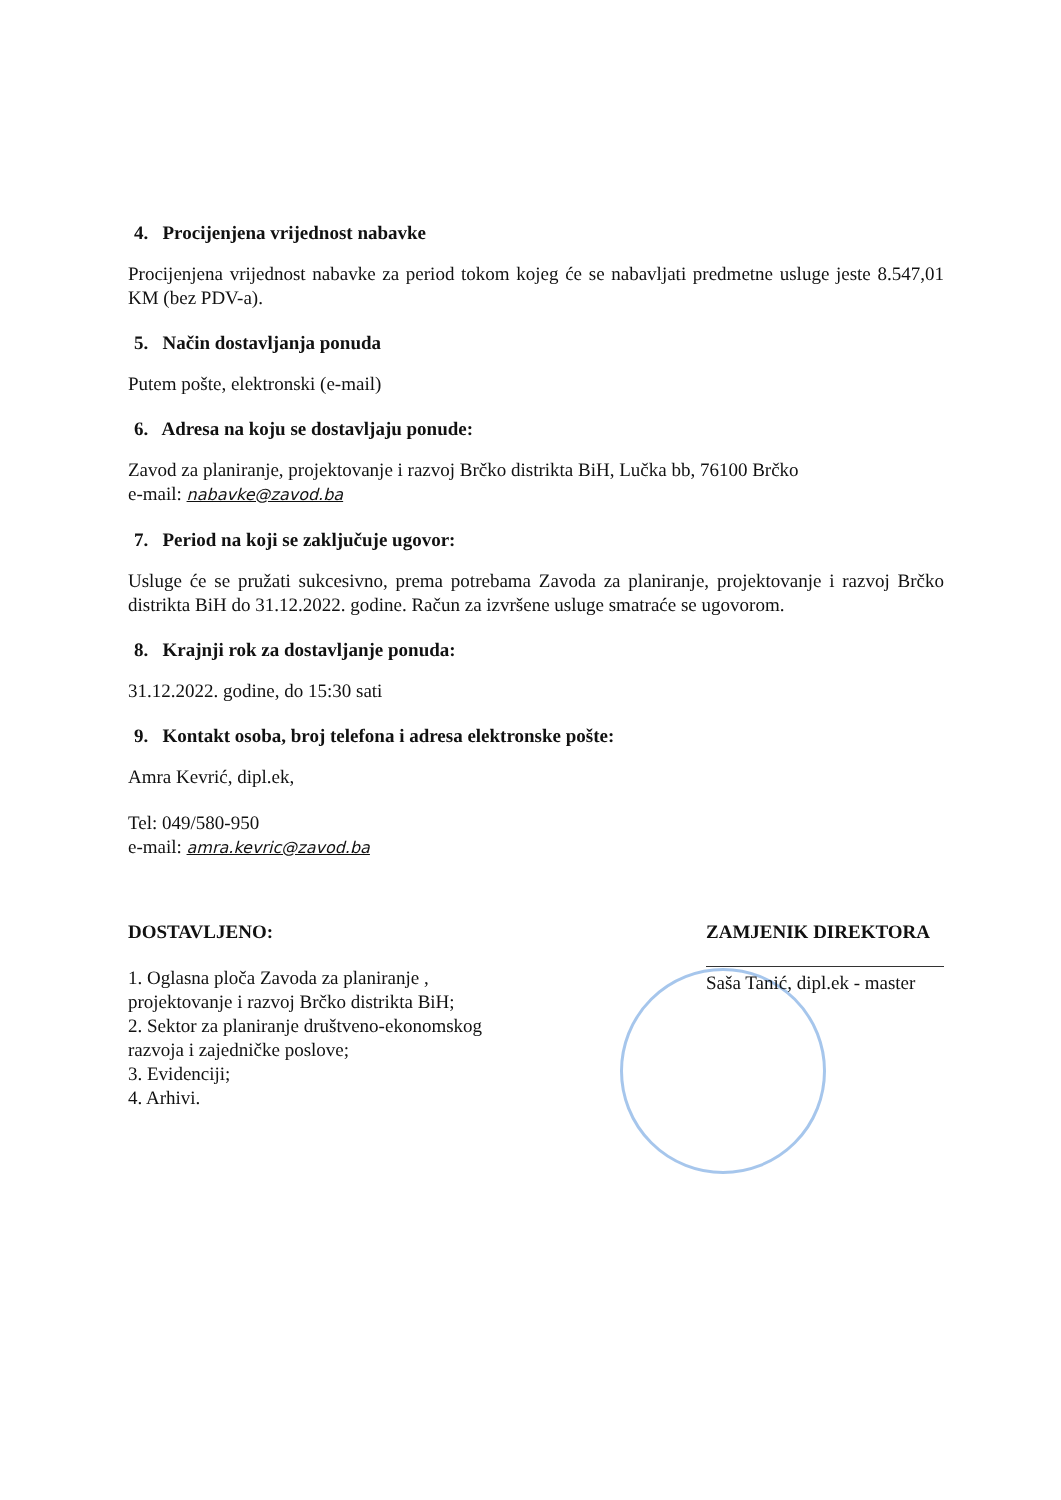4. Procijenjena vrijednost nabavke
Procijenjena vrijednost nabavke za period tokom kojeg će se nabavljati predmetne usluge jeste 8.547,01 KM (bez PDV-a).
5. Način dostavljanja ponuda
Putem pošte, elektronski (e-mail)
6. Adresa na koju se dostavljaju ponude:
Zavod za planiranje, projektovanje i razvoj Brčko distrikta BiH, Lučka bb, 76100 Brčko
e-mail: nabavke@zavod.ba
7. Period na koji se zaključuje ugovor:
Usluge će se pružati sukcesivno, prema potrebama Zavoda za planiranje, projektovanje i razvoj Brčko distrikta BiH do 31.12.2022. godine. Račun za izvršene usluge smatraće se ugovorom.
8. Krajnji rok za dostavljanje ponuda:
31.12.2022. godine, do 15:30 sati
9. Kontakt osoba, broj telefona i adresa elektronske pošte:
Amra Kevrić, dipl.ek,
Tel: 049/580-950
e-mail: amra.kevric@zavod.ba
DOSTAVLJENO:
1. Oglasna ploča Zavoda za planiranje ,
projektovanje i razvoj Brčko distrikta BiH;
2. Sektor za planiranje društveno-ekonomskog razvoja i zajedničke poslove;
3. Evidenciji;
4. Arhivi.
ZAMJENIK DIREKTORA
Saša Tanić, dipl.ek - master